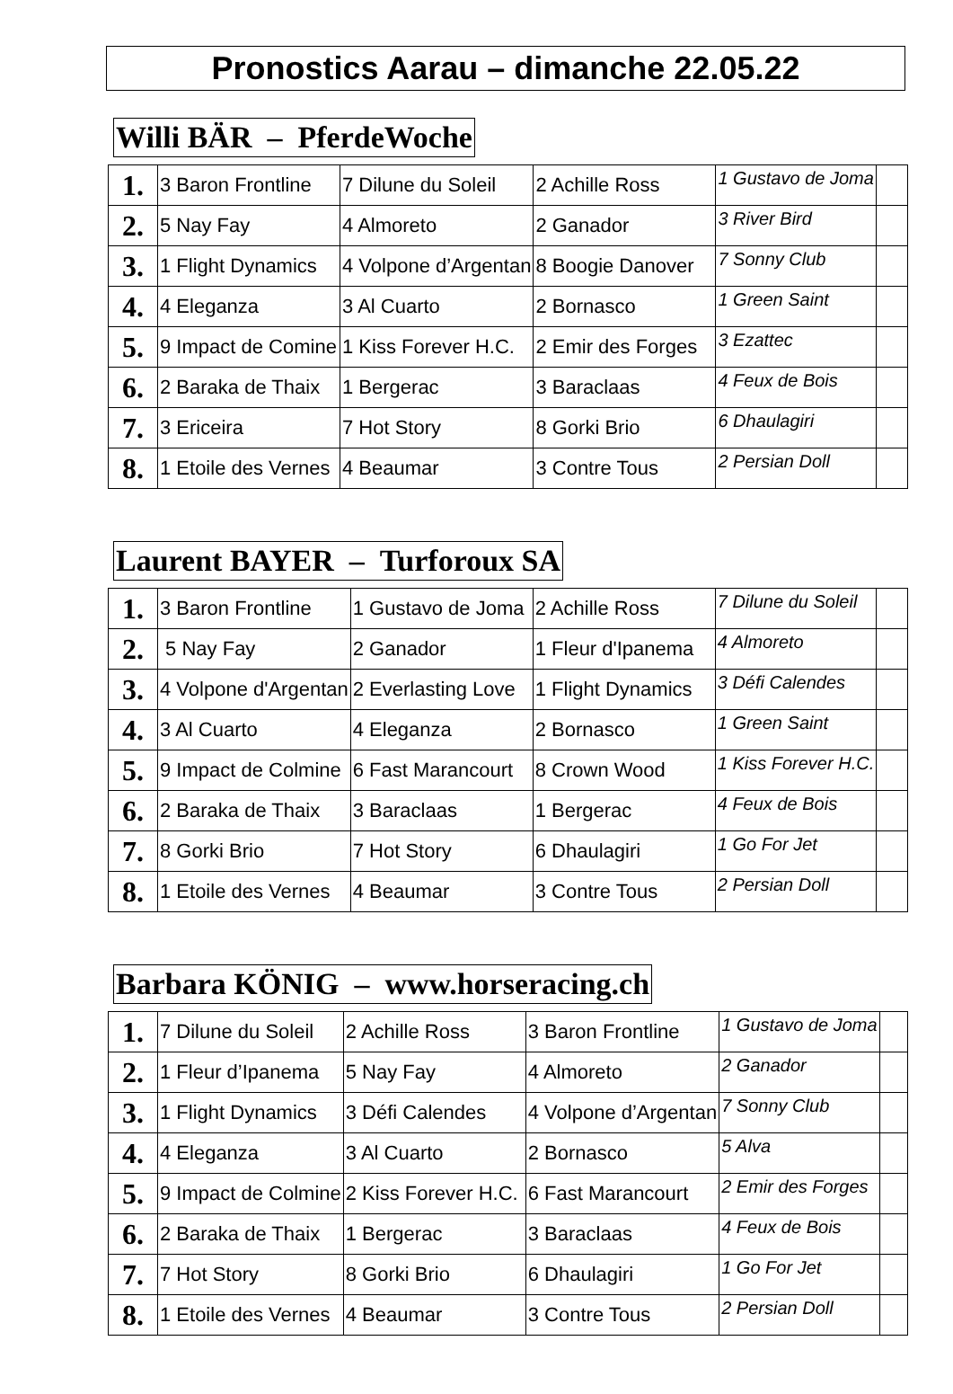Pronostics Aarau – dimanche 22.05.22
Willi BÄR – PferdeWoche
| 1. | 3 Baron Frontline | 7 Dilune du Soleil | 2 Achille Ross | 1 Gustavo de Joma | |
| 2. | 5 Nay Fay | 4 Almoreto | 2 Ganador | 3 River Bird | |
| 3. | 1 Flight Dynamics | 4 Volpone d’Argentan | 8 Boogie Danover | 7 Sonny Club | |
| 4. | 4 Eleganza | 3 Al Cuarto | 2 Bornasco | 1 Green Saint | |
| 5. | 9 Impact de Comine | 1 Kiss Forever H.C. | 2 Emir des Forges | 3 Ezattec | |
| 6. | 2 Baraka de Thaix | 1 Bergerac | 3 Baraclaas | 4 Feux de Bois | |
| 7. | 3 Ericeira | 7 Hot Story | 8 Gorki Brio | 6 Dhaulagiri | |
| 8. | 1 Etoile des Vernes | 4 Beaumar | 3 Contre Tous | 2 Persian Doll | |
Laurent BAYER – Turforoux SA
| 1. | 3 Baron Frontline | 1 Gustavo de Joma | 2 Achille Ross | 7 Dilune du Soleil | |
| 2. | 5 Nay Fay | 2 Ganador | 1 Fleur d'Ipanema | 4 Almoreto | |
| 3. | 4 Volpone d'Argentan | 2 Everlasting Love | 1 Flight Dynamics | 3 Défi Calendes | |
| 4. | 3 Al Cuarto | 4 Eleganza | 2 Bornasco | 1 Green Saint | |
| 5. | 9 Impact de Colmine | 6 Fast Marancourt | 8 Crown Wood | 1 Kiss Forever H.C. | |
| 6. | 2 Baraka de Thaix | 3 Baraclaas | 1 Bergerac | 4 Feux de Bois | |
| 7. | 8 Gorki Brio | 7 Hot Story | 6 Dhaulagiri | 1 Go For Jet | |
| 8. | 1 Etoile des Vernes | 4 Beaumar | 3 Contre Tous | 2 Persian Doll | |
Barbara KÖNIG – www.horseracing.ch
| 1. | 7 Dilune du Soleil | 2 Achille Ross | 3 Baron Frontline | 1 Gustavo de Joma | |
| 2. | 1 Fleur d’Ipanema | 5 Nay Fay | 4 Almoreto | 2 Ganador | |
| 3. | 1 Flight Dynamics | 3 Défi Calendes | 4 Volpone d’Argentan | 7 Sonny Club | |
| 4. | 4 Eleganza | 3 Al Cuarto | 2 Bornasco | 5 Alva | |
| 5. | 9 Impact de Colmine | 2 Kiss Forever H.C. | 6 Fast Marancourt | 2 Emir des Forges | |
| 6. | 2 Baraka de Thaix | 1 Bergerac | 3 Baraclaas | 4 Feux de Bois | |
| 7. | 7 Hot Story | 8 Gorki Brio | 6 Dhaulagiri | 1 Go For Jet | |
| 8. | 1 Etoile des Vernes | 4 Beaumar | 3 Contre Tous | 2 Persian Doll | |